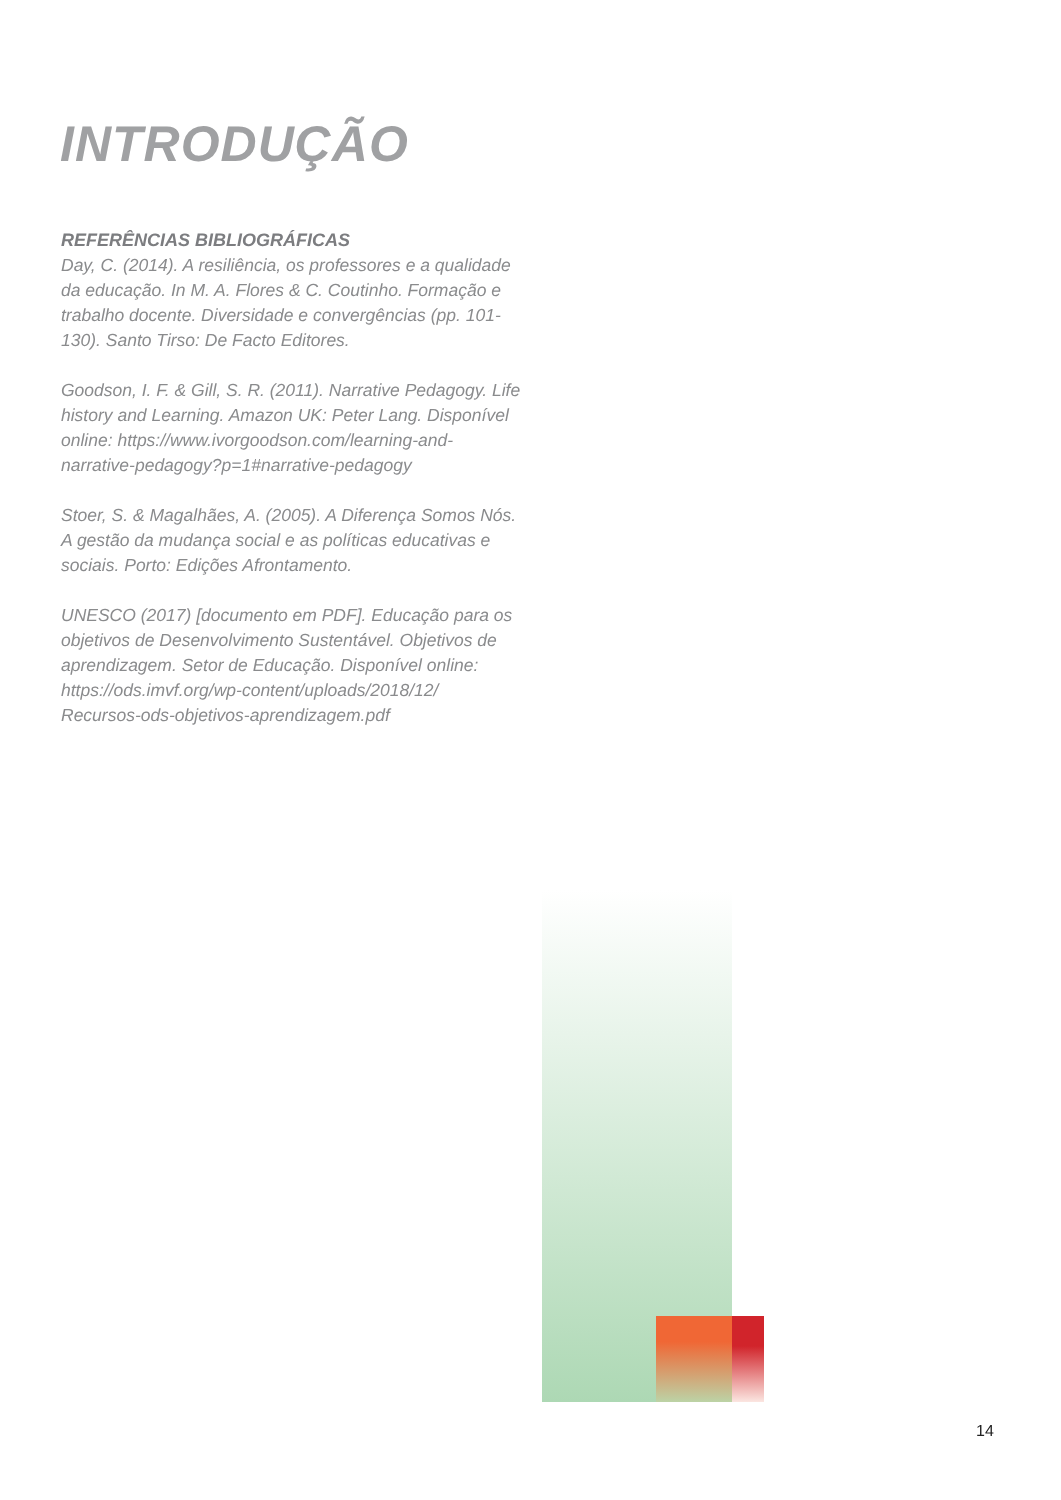INTRODUÇÃO
REFERÊNCIAS BIBLIOGRÁFICAS
Day, C. (2014). A resiliência, os professores e a qualidade da educação. In M. A. Flores & C. Coutinho. Formação e trabalho docente. Diversidade e convergências (pp. 101-130). Santo Tirso: De Facto Editores.
Goodson, I. F. & Gill, S. R. (2011). Narrative Pedagogy. Life history and Learning. Amazon UK: Peter Lang. Disponível online: https://www.ivorgoodson.com/learning-and-narrative-pedagogy?p=1#narrative-pedagogy
Stoer, S. & Magalhães, A. (2005). A Diferença Somos Nós. A gestão da mudança social e as políticas educativas e sociais. Porto: Edições Afrontamento.
UNESCO (2017) [documento em PDF]. Educação para os objetivos de Desenvolvimento Sustentável. Objetivos de aprendizagem. Setor de Educação. Disponível online: https://ods.imvf.org/wp-content/uploads/2018/12/ Recursos-ods-objetivos-aprendizagem.pdf
14